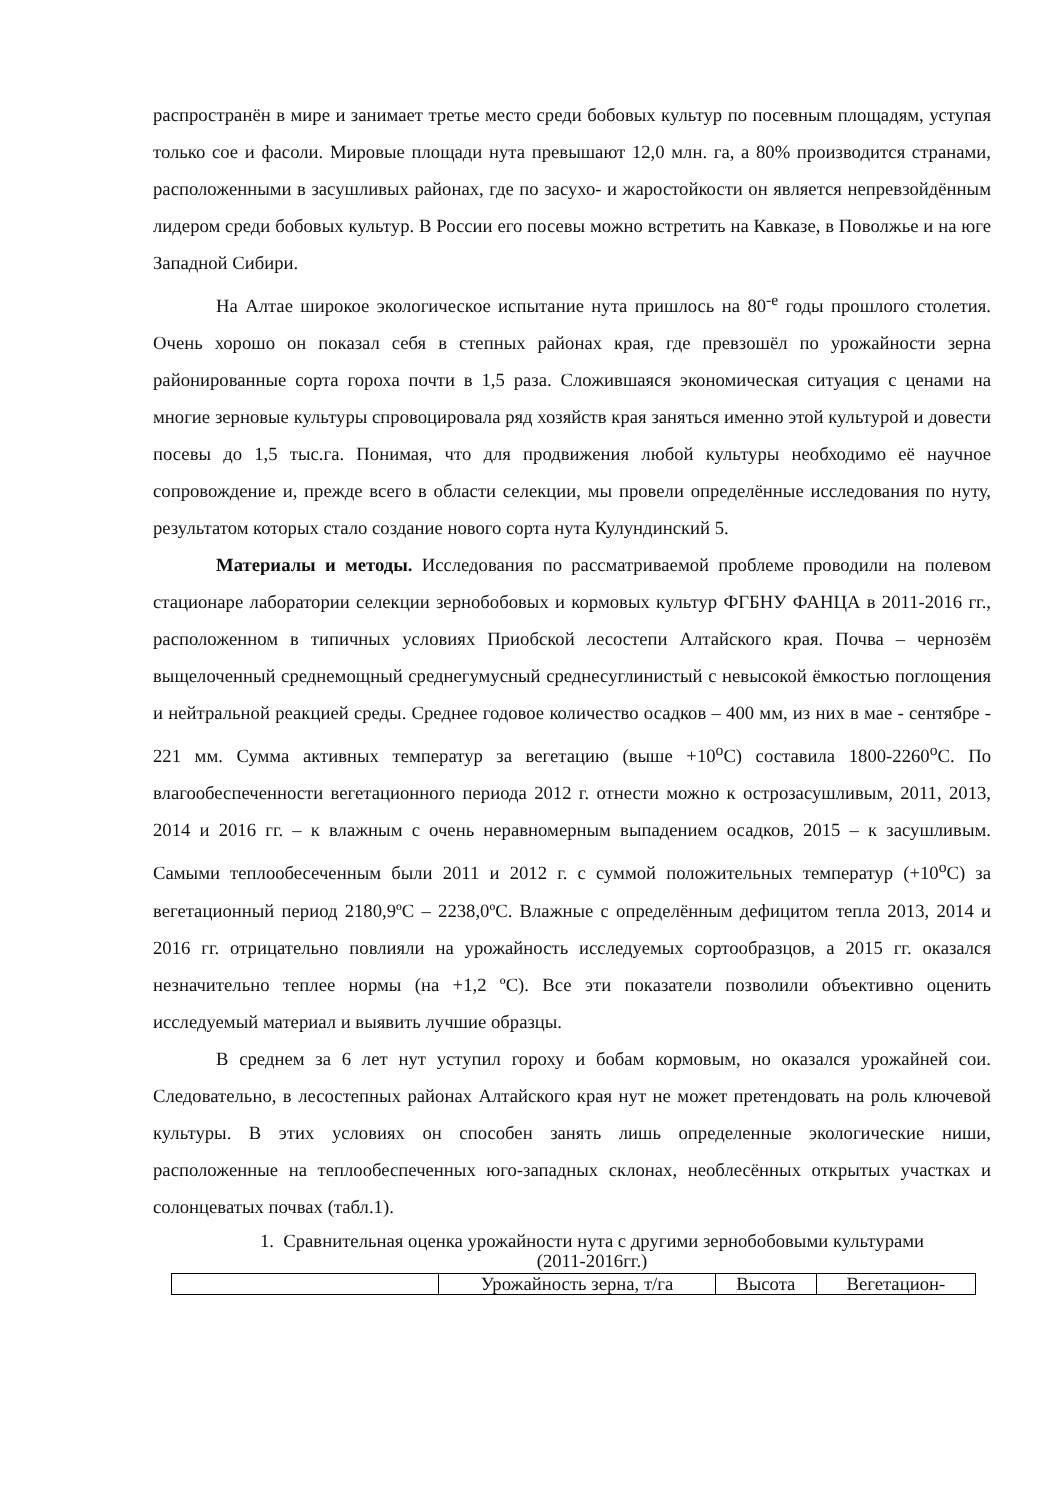распространён в мире и занимает третье место среди бобовых культур по посевным площадям, уступая только сое и фасоли. Мировые площади нута превышают 12,0 млн. га, а 80% производится странами, расположенными в засушливых районах, где по засухо- и жаростойкости он является непревзойдённым лидером среди бобовых культур. В России его посевы можно встретить на Кавказе, в Поволжье и на юге Западной Сибири.
На Алтае широкое экологическое испытание нута пришлось на 80<sup>-е</sup> годы прошлого столетия. Очень хорошо он показал себя в степных районах края, где превзошёл по урожайности зерна районированные сорта гороха почти в 1,5 раза. Сложившаяся экономическая ситуация с ценами на многие зерновые культуры спровоцировала ряд хозяйств края заняться именно этой культурой и довести посевы до 1,5 тыс.га. Понимая, что для продвижения любой культуры необходимо её научное сопровождение и, прежде всего в области селекции, мы провели определённые исследования по нуту, результатом которых стало создание нового сорта нута Кулундинский 5.
Материалы и методы. Исследования по рассматриваемой проблеме проводили на полевом стационаре лаборатории селекции зернобобовых и кормовых культур ФГБНУ ФАНЦА в 2011-2016 гг., расположенном в типичных условиях Приобской лесостепи Алтайского края. Почва – чернозём выщелоченный среднемощный среднегумусный среднесуглинистый с невысокой ёмкостью поглощения и нейтральной реакцией среды. Среднее годовое количество осадков – 400 мм, из них в мае - сентябре - 221 мм. Сумма активных температур за вегетацию (выше +10<sup>o</sup>С) составила 1800-2260<sup>o</sup>С. По влагообеспеченности вегетационного периода 2012 г. отнести можно к острозасушливым, 2011, 2013, 2014 и 2016 гг. – к влажным с очень неравномерным выпадением осадков, 2015 – к засушливым. Самыми теплообесеченным были 2011 и 2012 г. с суммой положительных температур (+10<sup>o</sup>С) за вегетационный период 2180,9ºС – 2238,0ºС. Влажные с определённым дефицитом тепла 2013, 2014 и 2016 гг. отрицательно повлияли на урожайность исследуемых сортообразцов, а 2015 гг. оказался незначительно теплее нормы (на +1,2 ºС). Все эти показатели позволили объективно оценить исследуемый материал и выявить лучшие образцы.
В среднем за 6 лет нут уступил гороху и бобам кормовым, но оказался урожайней сои. Следовательно, в лесостепных районах Алтайского края нут не может претендовать на роль ключевой культуры. В этих условиях он способен занять лишь определенные экологические ниши, расположенные на теплообеспеченных юго-западных склонах, необлесённых открытых участках и солонцеватых почвах (табл.1).
1. Сравнительная оценка урожайности нута с другими зернобобовыми культурами
(2011-2016гг.)
| | Урожайность зерна, т/га | Высота | Вегетацион- |